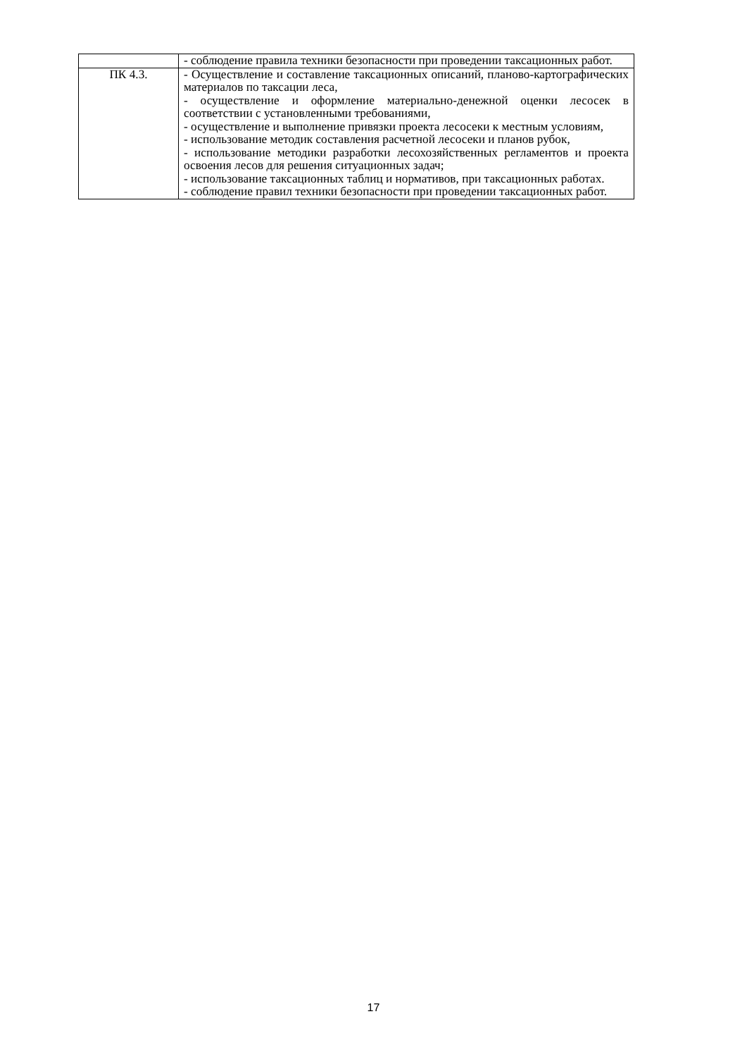| | - соблюдение правила техники безопасности при проведении таксационных работ. |
| ПК 4.3. | - Осуществление и составление таксационных описаний, планово-картографических материалов по таксации леса, - осуществление и оформление материально-денежной оценки лесосек в соответствии с установленными требованиями, - осуществление и выполнение привязки проекта лесосеки к местным условиям, - использование методик составления расчетной лесосеки и планов рубок, - использование методики разработки лесохозяйственных регламентов и проекта освоения лесов для решения ситуационных задач; - использование таксационных таблиц и нормативов, при таксационных работах. - соблюдение правил техники безопасности при проведении таксационных работ. |
17